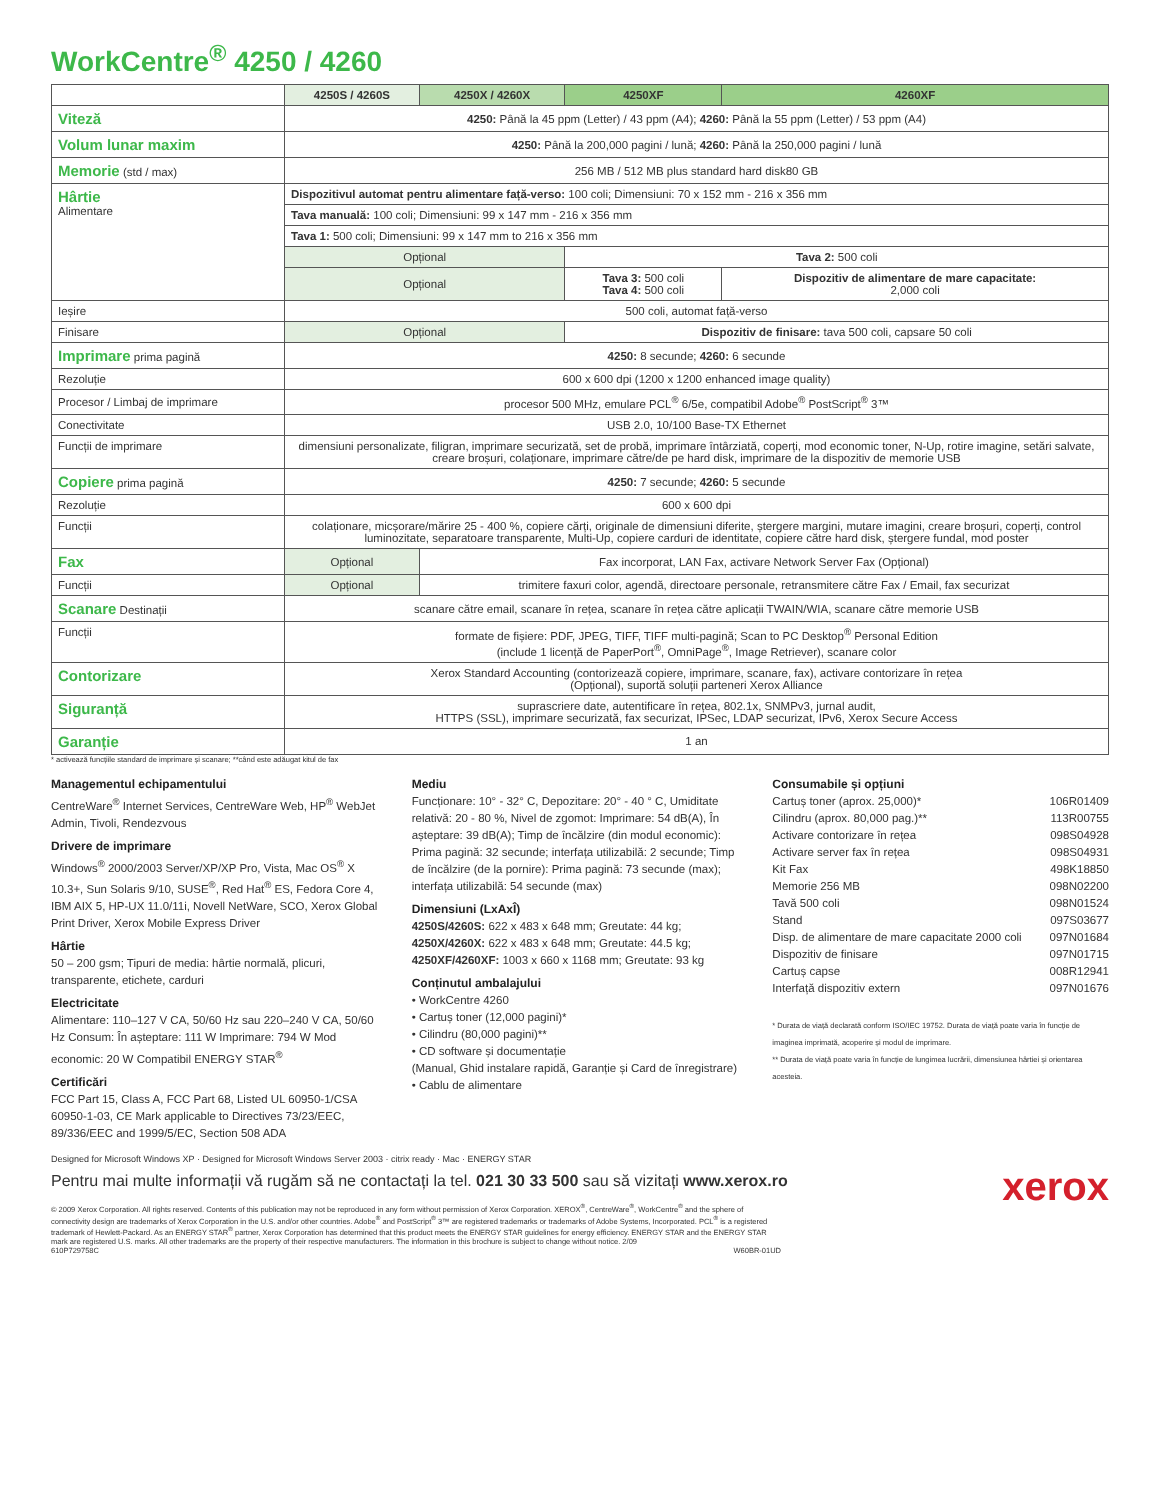WorkCentre<sup>®</sup> 4250 / 4260
| | 4250S / 4260S | 4250X / 4260X | 4250XF | 4260XF |
| --- | --- | --- | --- | --- |
| Viteză | 4250: Până la 45 ppm (Letter) / 43 ppm (A4); 4260: Până la 55 ppm (Letter) / 53 ppm (A4) | | | |
| Volum lunar maxim | 4250: Până la 200,000 pagini / lună; 4260: Până la 250,000 pagini / lună | | | |
| Memorie (std / max) | 256 MB / 512 MB plus standard hard disk80 GB | | | |
| Hârtie Alimentare | Dispozitivul automat pentru alimentare față-verso: 100 coli; Dimensiuni: 70 x 152 mm - 216 x 356 mm | | | |
| | Tava manuală: 100 coli; Dimensiuni: 99 x 147 mm - 216 x 356 mm | | | |
| | Tava 1: 500 coli; Dimensiuni: 99 x 147 mm to 216 x 356 mm | | | |
| | Opțional | | Tava 2: 500 coli | |
| | Opțional | | Tava 3: 500 coli Tava 4: 500 coli | Dispozitiv de alimentare de mare capacitate: 2,000 coli |
| Ieșire | 500 coli, automat față-verso | | | |
| Finisare | Opțional | | Dispozitiv de finisare: tava 500 coli, capsare 50 coli | |
| Imprimare prima pagină | 4250: 8 secunde; 4260: 6 secunde | | | |
| Rezoluție | 600 x 600 dpi (1200 x 1200 enhanced image quality) | | | |
| Procesor / Limbaj de imprimare | procesor 500 MHz, emulare PCL<sup>®</sup> 6/5e, compatibil Adobe<sup>®</sup> PostScript<sup>®</sup> 3™ | | | |
| Conectivitate | USB 2.0, 10/100 Base-TX Ethernet | | | |
| Funcții de imprimare | dimensiuni personalizate, filigran, imprimare securizată, set de probă, imprimare întârziată, coperți, mod economic toner, N-Up, rotire imagine, setări salvate, creare broșuri, colaționare, imprimare către/de pe hard disk, imprimare de la dispozitiv de memorie USB | | | |
| Copiere prima pagină | 4250: 7 secunde; 4260: 5 secunde | | | |
| Rezoluție | 600 x 600 dpi | | | |
| Funcții | colaționare, micșorare/mărire 25 - 400 %, copiere cărți, originale de dimensiuni diferite, ștergere margini, mutare imagini, creare broșuri, coperți, control luminozitate, separatoare transparente, Multi-Up, copiere carduri de identitate, copiere către hard disk, ștergere fundal, mod poster | | | |
| Fax | Opțional | Fax incorporat, LAN Fax, activare Network Server Fax (Opțional) | | |
| Funcții | Opțional | trimitere faxuri color, agendă, directoare personale, retransmitere către Fax / Email, fax securizat | | |
| Scanare Destinații | scanare către email, scanare în rețea, scanare în rețea către aplicații TWAIN/WIA, scanare către memorie USB | | | |
| Funcții | formate de fișiere: PDF, JPEG, TIFF, TIFF multi-pagină; Scan to PC Desktop<sup>®</sup> Personal Edition (include 1 licență de PaperPort<sup>®</sup>, OmniPage<sup>®</sup>, Image Retriever), scanare color | | | |
| Contorizare | Xerox Standard Accounting (contorizează copiere, imprimare, scanare, fax), activare contorizare în rețea (Opțional), suportă soluții parteneri Xerox Alliance | | | |
| Siguranță | suprascriere date, autentificare în rețea, 802.1x, SNMPv3, jurnal audit, HTTPS (SSL), imprimare securizată, fax securizat, IPSec, LDAP securizat, IPv6, Xerox Secure Access | | | |
| Garanție | 1 an | | | |
* activează funcțiile standard de imprimare și scanare; **când este adăugat kitul de fax
Managementul echipamentului
CentreWare<sup>®</sup> Internet Services, CentreWare Web, HP<sup>®</sup> WebJet Admin, Tivoli, Rendezvous
Drivere de imprimare
Windows<sup>®</sup> 2000/2003 Server/XP/XP Pro, Vista, Mac OS<sup>®</sup> X 10.3+, Sun Solaris 9/10, SUSE<sup>®</sup>, Red Hat<sup>®</sup> ES, Fedora Core 4, IBM AIX 5, HP-UX 11.0/11i, Novell NetWare, SCO, Xerox Global Print Driver, Xerox Mobile Express Driver
Hârtie
50 – 200 gsm; Tipuri de media: hârtie normală, plicuri, transparente, etichete, carduri
Electricitate
Alimentare: 110–127 V CA, 50/60 Hz sau 220–240 V CA, 50/60 Hz Consum: În așteptare: 111 W Imprimare: 794 W Mod economic: 20 W Compatibil ENERGY STAR<sup>®</sup>
Certificări
FCC Part 15, Class A, FCC Part 68, Listed UL 60950-1/CSA 60950-1-03, CE Mark applicable to Directives 73/23/EEC, 89/336/EEC and 1999/5/EC, Section 508 ADA
Mediu
Funcționare: 10° - 32° C, Depozitare: 20° - 40 ° C, Umiditate relativă: 20 - 80 %, Nivel de zgomot: Imprimare: 54 dB(A), În așteptare: 39 dB(A); Timp de încălzire (din modul economic): Prima pagină: 32 secunde; interfața utilizabilă: 2 secunde; Timp de încălzire (de la pornire): Prima pagină: 73 secunde (max); interfața utilizabilă: 54 secunde (max)
Dimensiuni (LxAxÎ)
4250S/4260S: 622 x 483 x 648 mm; Greutate: 44 kg;
4250X/4260X: 622 x 483 x 648 mm; Greutate: 44.5 kg;
4250XF/4260XF: 1003 x 660 x 1168 mm; Greutate: 93 kg
Conținutul ambalajului
• WorkCentre 4260
• Cartuș toner (12,000 pagini)*
• Cilindru (80,000 pagini)**
• CD software și documentație
(Manual, Ghid instalare rapidă, Garanție și Card de înregistrare)
• Cablu de alimentare
Consumabile și opțiuni
| Cartuș toner (aprox. 25,000)* | 106R01409 |
| Cilindru (aprox. 80,000 pag.)** | 113R00755 |
| Activare contorizare în rețea | 098S04928 |
| Activare server fax în rețea | 098S04931 |
| Kit Fax | 498K18850 |
| Memorie 256 MB | 098N02200 |
| Tavă 500 coli | 098N01524 |
| Stand | 097S03677 |
| Disp. de alimentare de mare capacitate 2000 coli | 097N01684 |
| Dispozitiv de finisare | 097N01715 |
| Cartuș capse | 008R12941 |
| Interfață dispozitiv extern | 097N01676 |
* Durata de viață declarată conform ISO/IEC 19752. Durata de viață poate varia în funcție de imaginea imprimată, acoperire și modul de imprimare.
** Durata de viață poate varia în funcție de lungimea lucrării, dimensiunea hârtiei și orientarea acesteia.
Designed for Microsoft Windows XP · Designed for Microsoft Windows Server 2003 · citrix ready · Mac · ENERGY STAR
xerox
Pentru mai multe informații vă rugăm să ne contactați la tel. 021 30 33 500 sau să vizitați www.xerox.ro
© 2009 Xerox Corporation. All rights reserved. Contents of this publication may not be reproduced in any form without permission of Xerox Corporation. XEROX<sup>®</sup>, CentreWare<sup>®</sup>, WorkCentre<sup>®</sup> and the sphere of connectivity design are trademarks of Xerox Corporation in the U.S. and/or other countries. Adobe<sup>®</sup> and PostScript<sup>®</sup> 3™ are registered trademarks or trademarks of Adobe Systems, Incorporated. PCL<sup>®</sup> is a registered trademark of Hewlett-Packard. As an ENERGY STAR<sup>®</sup> partner, Xerox Corporation has determined that this product meets the ENERGY STAR guidelines for energy efficiency. ENERGY STAR and the ENERGY STAR mark are registered U.S. marks. All other trademarks are the property of their respective manufacturers. The information in this brochure is subject to change without notice. 2/09
610P729758C W60BR-01UD